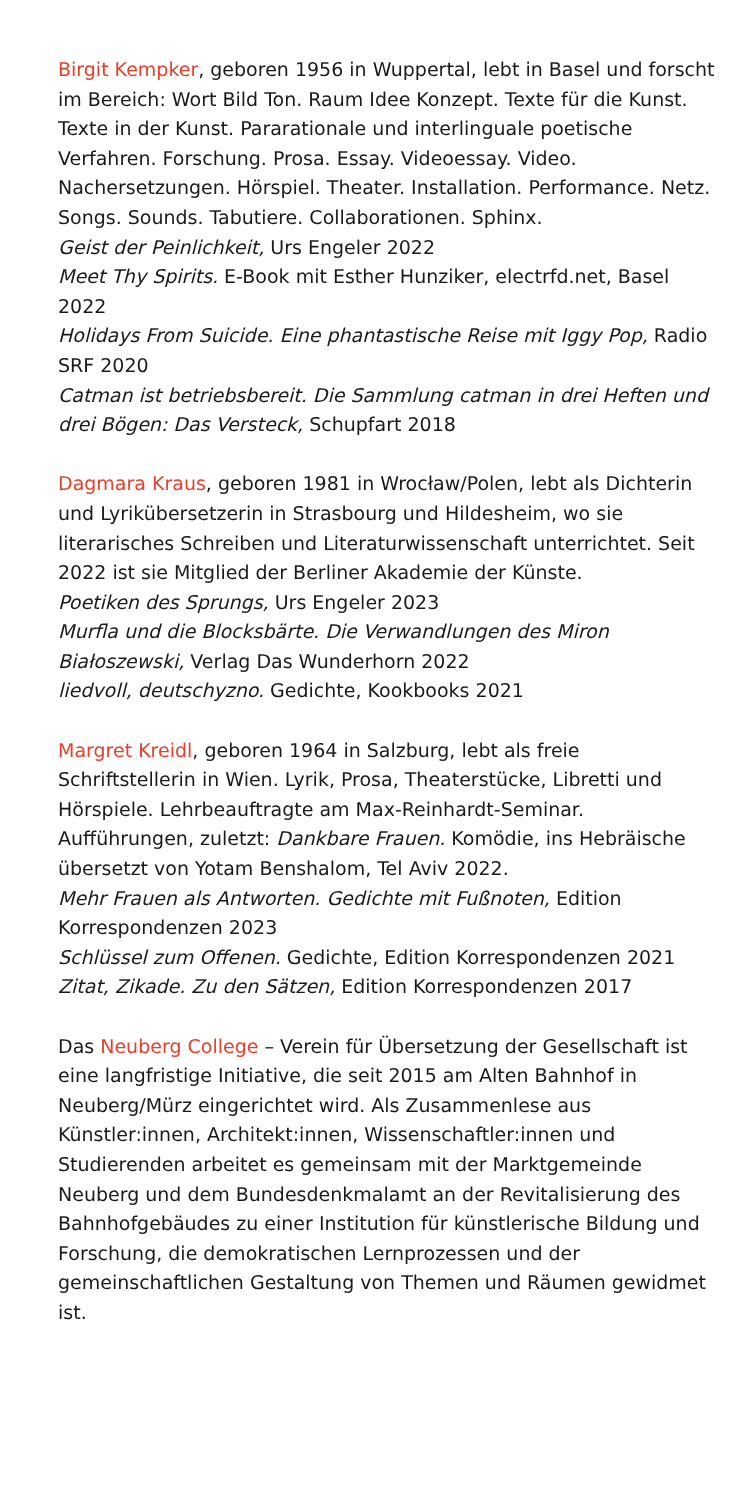Birgit Kempker, geboren 1956 in Wuppertal, lebt in Basel und forscht im Bereich: Wort Bild Ton. Raum Idee Konzept. Texte für die Kunst. Texte in der Kunst. Pararationale und interlinguale poetische Verfahren. Forschung. Prosa. Essay. Videoessay. Video. Nachersetzungen. Hörspiel. Theater. Installation. Performance. Netz. Songs. Sounds. Tabutiere. Collaborationen. Sphinx.
Geist der Peinlichkeit, Urs Engeler 2022
Meet Thy Spirits. E-Book mit Esther Hunziker, electrfd.net, Basel 2022
Holidays From Suicide. Eine phantastische Reise mit Iggy Pop, Radio SRF 2020
Catman ist betriebsbereit. Die Sammlung catman in drei Heften und drei Bögen: Das Versteck, Schupfart 2018
Dagmara Kraus, geboren 1981 in Wrocław/Polen, lebt als Dichterin und Lyrikübersetzerin in Strasbourg und Hildesheim, wo sie literarisches Schreiben und Literaturwissenschaft unterrichtet. Seit 2022 ist sie Mitglied der Berliner Akademie der Künste.
Poetiken des Sprungs, Urs Engeler 2023
Murfla und die Blocksbärte. Die Verwandlungen des Miron Białoszewski, Verlag Das Wunderhorn 2022
liedvoll, deutschyzno. Gedichte, Kookbooks 2021
Margret Kreidl, geboren 1964 in Salzburg, lebt als freie Schriftstellerin in Wien. Lyrik, Prosa, Theaterstücke, Libretti und Hörspiele. Lehrbeauftragte am Max-Reinhardt-Seminar. Aufführungen, zuletzt: Dankbare Frauen. Komödie, ins Hebräische übersetzt von Yotam Benshalom, Tel Aviv 2022.
Mehr Frauen als Antworten. Gedichte mit Fußnoten, Edition Korrespondenzen 2023
Schlüssel zum Offenen. Gedichte, Edition Korrespondenzen 2021
Zitat, Zikade. Zu den Sätzen, Edition Korrespondenzen 2017
Das Neuberg College – Verein für Übersetzung der Gesellschaft ist eine langfristige Initiative, die seit 2015 am Alten Bahnhof in Neuberg/Mürz eingerichtet wird. Als Zusammenlese aus Künstler:innen, Architekt:innen, Wissenschaftler:innen und Studierenden arbeitet es gemeinsam mit der Marktgemeinde Neuberg und dem Bundesdenkmalamt an der Revitalisierung des Bahnhofgebäudes zu einer Institution für künstlerische Bildung und Forschung, die demokratischen Lernprozessen und der gemeinschaftlichen Gestaltung von Themen und Räumen gewidmet ist.